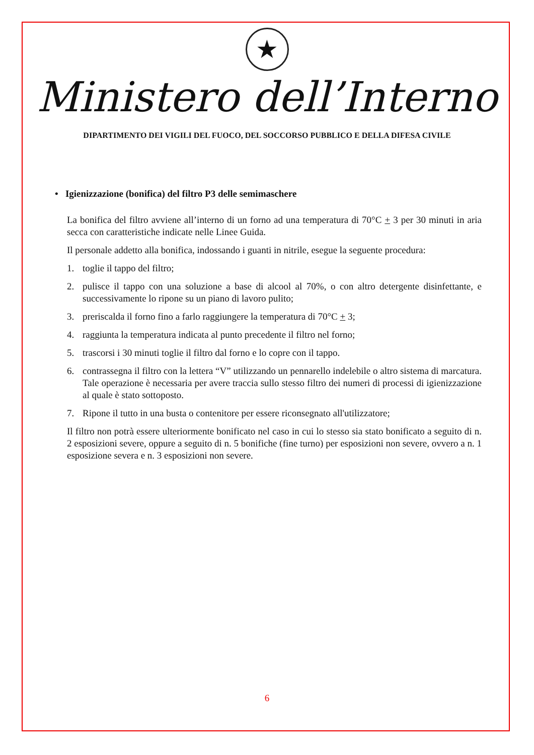★
Ministero dell’Interno
DIPARTIMENTO DEI VIGILI DEL FUOCO, DEL SOCCORSO PUBBLICO E DELLA DIFESA CIVILE
• Igienizzazione (bonifica) del filtro P3 delle semimaschere
La bonifica del filtro avviene all’interno di un forno ad una temperatura di 70°C + 3 per 30 minuti in aria secca con caratteristiche indicate nelle Linee Guida.
Il personale addetto alla bonifica, indossando i guanti in nitrile, esegue la seguente procedura:
1. toglie il tappo del filtro;
2. pulisce il tappo con una soluzione a base di alcool al 70%, o con altro detergente disinfettante, e successivamente lo ripone su un piano di lavoro pulito;
3. preriscalda il forno fino a farlo raggiungere la temperatura di 70°C + 3;
4. raggiunta la temperatura indicata al punto precedente il filtro nel forno;
5. trascorsi i 30 minuti toglie il filtro dal forno e lo copre con il tappo.
6. contrassegna il filtro con la lettera “V” utilizzando un pennarello indelebile o altro sistema di marcatura. Tale operazione è necessaria per avere traccia sullo stesso filtro dei numeri di processi di igienizzazione al quale è stato sottoposto.
7. Ripone il tutto in una busta o contenitore per essere riconsegnato all'utilizzatore;
Il filtro non potrà essere ulteriormente bonificato nel caso in cui lo stesso sia stato bonificato a seguito di n. 2 esposizioni severe, oppure a seguito di n. 5 bonifiche (fine turno) per esposizioni non severe, ovvero a n. 1 esposizione severa e n. 3 esposizioni non severe.
6